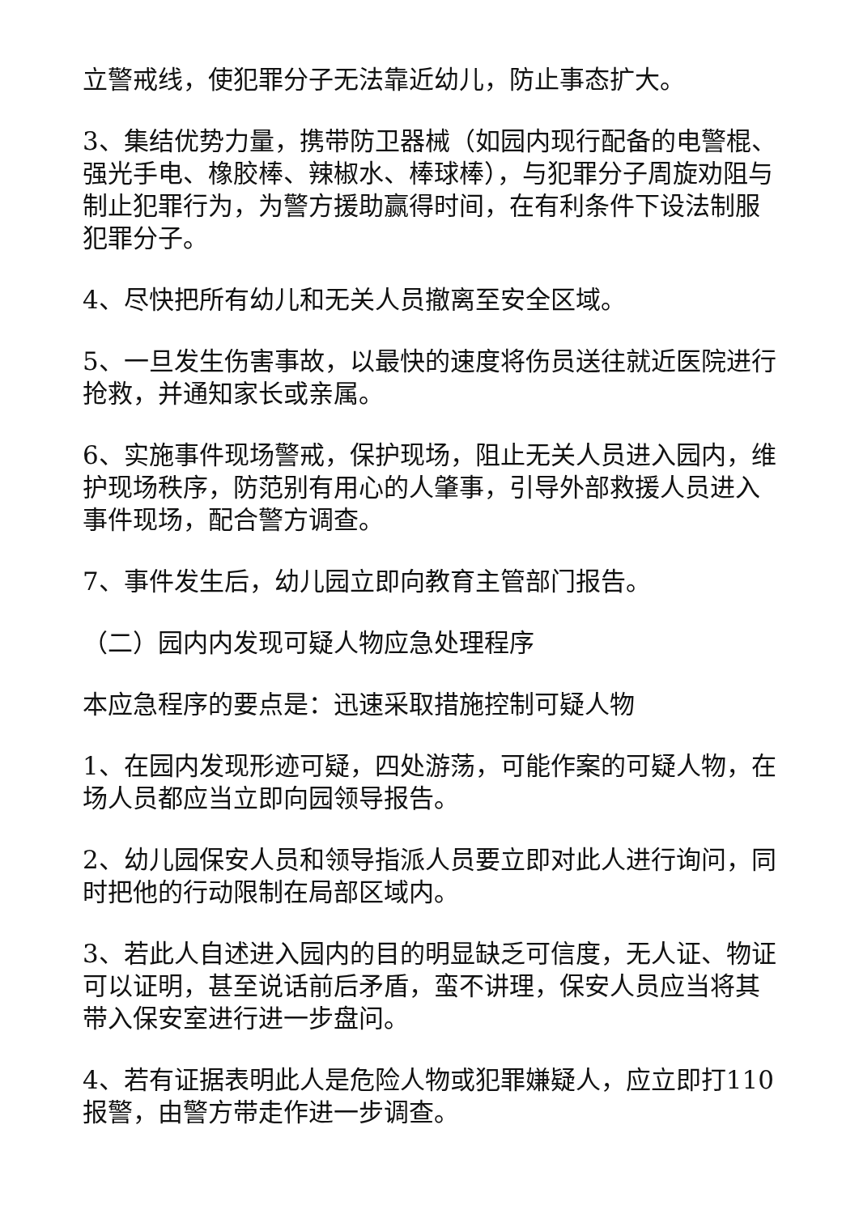立警戒线，使犯罪分子无法靠近幼儿，防止事态扩大。
3、集结优势力量，携带防卫器械（如园内现行配备的电警棍、强光手电、橡胶棒、辣椒水、棒球棒），与犯罪分子周旋劝阻与制止犯罪行为，为警方援助赢得时间，在有利条件下设法制服犯罪分子。
4、尽快把所有幼儿和无关人员撤离至安全区域。
5、一旦发生伤害事故，以最快的速度将伤员送往就近医院进行抢救，并通知家长或亲属。
6、实施事件现场警戒，保护现场，阻止无关人员进入园内，维护现场秩序，防范别有用心的人肇事，引导外部救援人员进入事件现场，配合警方调查。
7、事件发生后，幼儿园立即向教育主管部门报告。
（二）园内内发现可疑人物应急处理程序
本应急程序的要点是：迅速采取措施控制可疑人物
1、在园内发现形迹可疑，四处游荡，可能作案的可疑人物，在场人员都应当立即向园领导报告。
2、幼儿园保安人员和领导指派人员要立即对此人进行询问，同时把他的行动限制在局部区域内。
3、若此人自述进入园内的目的明显缺乏可信度，无人证、物证可以证明，甚至说话前后矛盾，蛮不讲理，保安人员应当将其带入保安室进行进一步盘问。
4、若有证据表明此人是危险人物或犯罪嫌疑人，应立即打110报警，由警方带走作进一步调查。